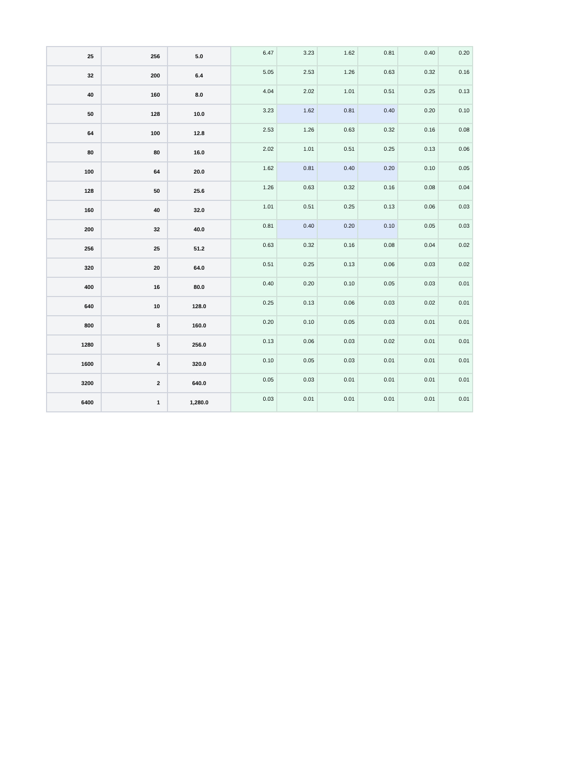| 25 | 256 | 5.0 | 6.47 | 3.23 | 1.62 | 0.81 | 0.40 | 0.20 |
| 32 | 200 | 6.4 | 5.05 | 2.53 | 1.26 | 0.63 | 0.32 | 0.16 |
| 40 | 160 | 8.0 | 4.04 | 2.02 | 1.01 | 0.51 | 0.25 | 0.13 |
| 50 | 128 | 10.0 | 3.23 | 1.62 | 0.81 | 0.40 | 0.20 | 0.10 |
| 64 | 100 | 12.8 | 2.53 | 1.26 | 0.63 | 0.32 | 0.16 | 0.08 |
| 80 | 80 | 16.0 | 2.02 | 1.01 | 0.51 | 0.25 | 0.13 | 0.06 |
| 100 | 64 | 20.0 | 1.62 | 0.81 | 0.40 | 0.20 | 0.10 | 0.05 |
| 128 | 50 | 25.6 | 1.26 | 0.63 | 0.32 | 0.16 | 0.08 | 0.04 |
| 160 | 40 | 32.0 | 1.01 | 0.51 | 0.25 | 0.13 | 0.06 | 0.03 |
| 200 | 32 | 40.0 | 0.81 | 0.40 | 0.20 | 0.10 | 0.05 | 0.03 |
| 256 | 25 | 51.2 | 0.63 | 0.32 | 0.16 | 0.08 | 0.04 | 0.02 |
| 320 | 20 | 64.0 | 0.51 | 0.25 | 0.13 | 0.06 | 0.03 | 0.02 |
| 400 | 16 | 80.0 | 0.40 | 0.20 | 0.10 | 0.05 | 0.03 | 0.01 |
| 640 | 10 | 128.0 | 0.25 | 0.13 | 0.06 | 0.03 | 0.02 | 0.01 |
| 800 | 8 | 160.0 | 0.20 | 0.10 | 0.05 | 0.03 | 0.01 | 0.01 |
| 1280 | 5 | 256.0 | 0.13 | 0.06 | 0.03 | 0.02 | 0.01 | 0.01 |
| 1600 | 4 | 320.0 | 0.10 | 0.05 | 0.03 | 0.01 | 0.01 | 0.01 |
| 3200 | 2 | 640.0 | 0.05 | 0.03 | 0.01 | 0.01 | 0.01 | 0.01 |
| 6400 | 1 | 1,280.0 | 0.03 | 0.01 | 0.01 | 0.01 | 0.01 | 0.01 |